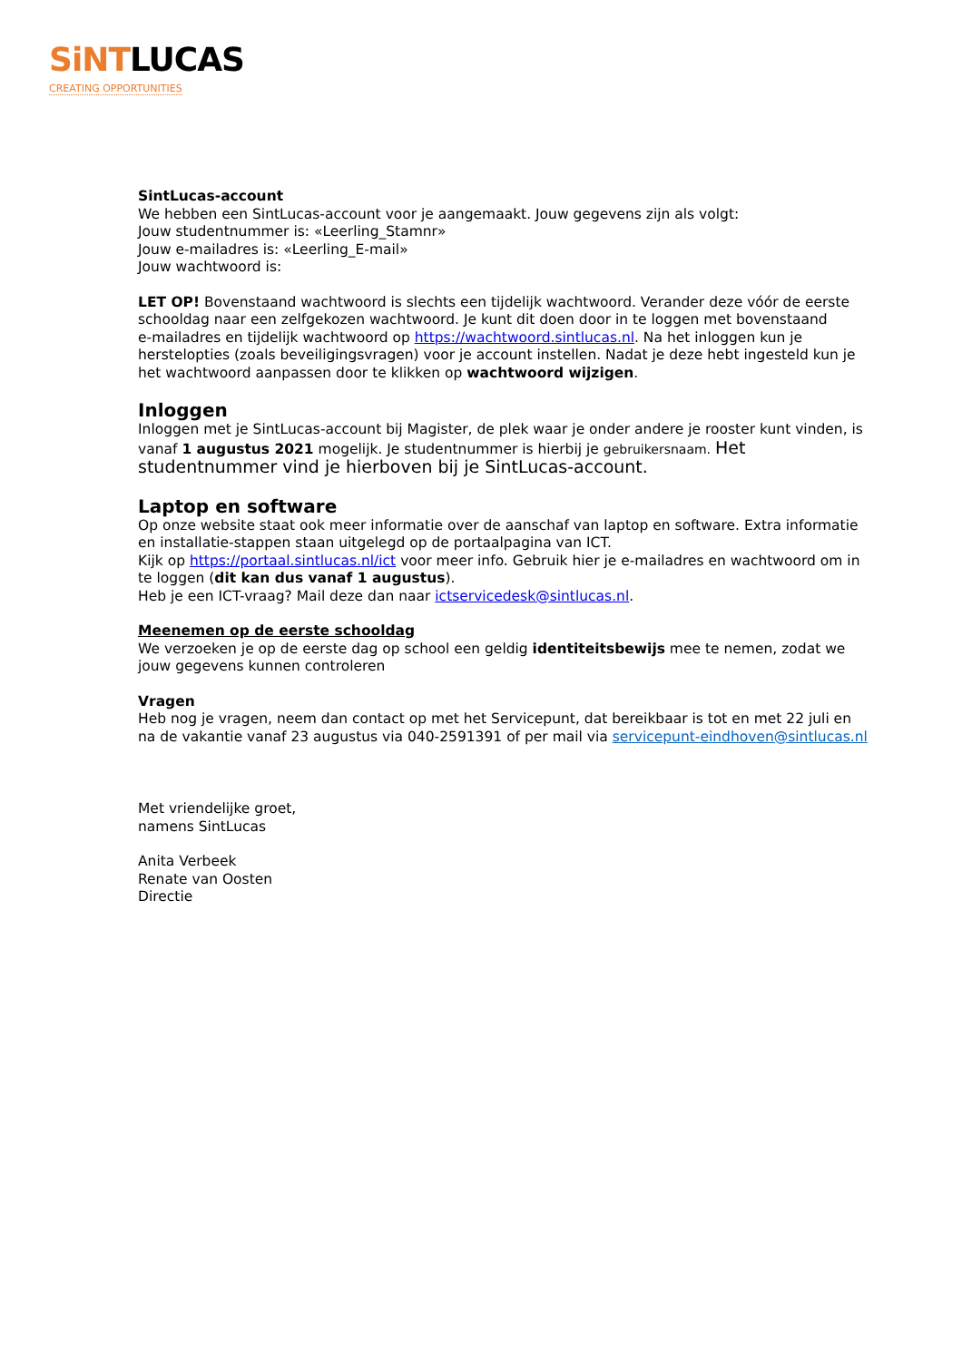SiNTLUCAS
CREATING OPPORTUNITIES
SintLucas-account
We hebben een SintLucas-account voor je aangemaakt. Jouw gegevens zijn als volgt:
Jouw studentnummer is: «Leerling_Stamnr»
Jouw e-mailadres is: «Leerling_E-mail»
Jouw wachtwoord is:
LET OP! Bovenstaand wachtwoord is slechts een tijdelijk wachtwoord. Verander deze vóór de eerste schooldag naar een zelfgekozen wachtwoord. Je kunt dit doen door in te loggen met bovenstaand
e-mailadres en tijdelijk wachtwoord op https://wachtwoord.sintlucas.nl. Na het inloggen kun je herstelopties (zoals beveiligingsvragen) voor je account instellen. Nadat je deze hebt ingesteld kun je het wachtwoord aanpassen door te klikken op wachtwoord wijzigen.
Inloggen
Inloggen met je SintLucas-account bij Magister, de plek waar je onder andere je rooster kunt vinden, is vanaf 1 augustus 2021 mogelijk. Je studentnummer is hierbij je gebruikersnaam. Het studentnummer vind je hierboven bij je SintLucas-account.
Laptop en software
Op onze website staat ook meer informatie over de aanschaf van laptop en software. Extra informatie en installatie-stappen staan uitgelegd op de portaalpagina van ICT.
Kijk op https://portaal.sintlucas.nl/ict voor meer info. Gebruik hier je e-mailadres en wachtwoord om in te loggen (dit kan dus vanaf 1 augustus).
Heb je een ICT-vraag? Mail deze dan naar ictservicedesk@sintlucas.nl.
Meenemen op de eerste schooldag
We verzoeken je op de eerste dag op school een geldig identiteitsbewijs mee te nemen, zodat we jouw gegevens kunnen controleren
Vragen
Heb nog je vragen, neem dan contact op met het Servicepunt, dat bereikbaar is tot en met 22 juli en na de vakantie vanaf 23 augustus via 040-2591391 of per mail via servicepunt-eindhoven@sintlucas.nl
Met vriendelijke groet,
namens SintLucas
Anita Verbeek
Renate van Oosten
Directie